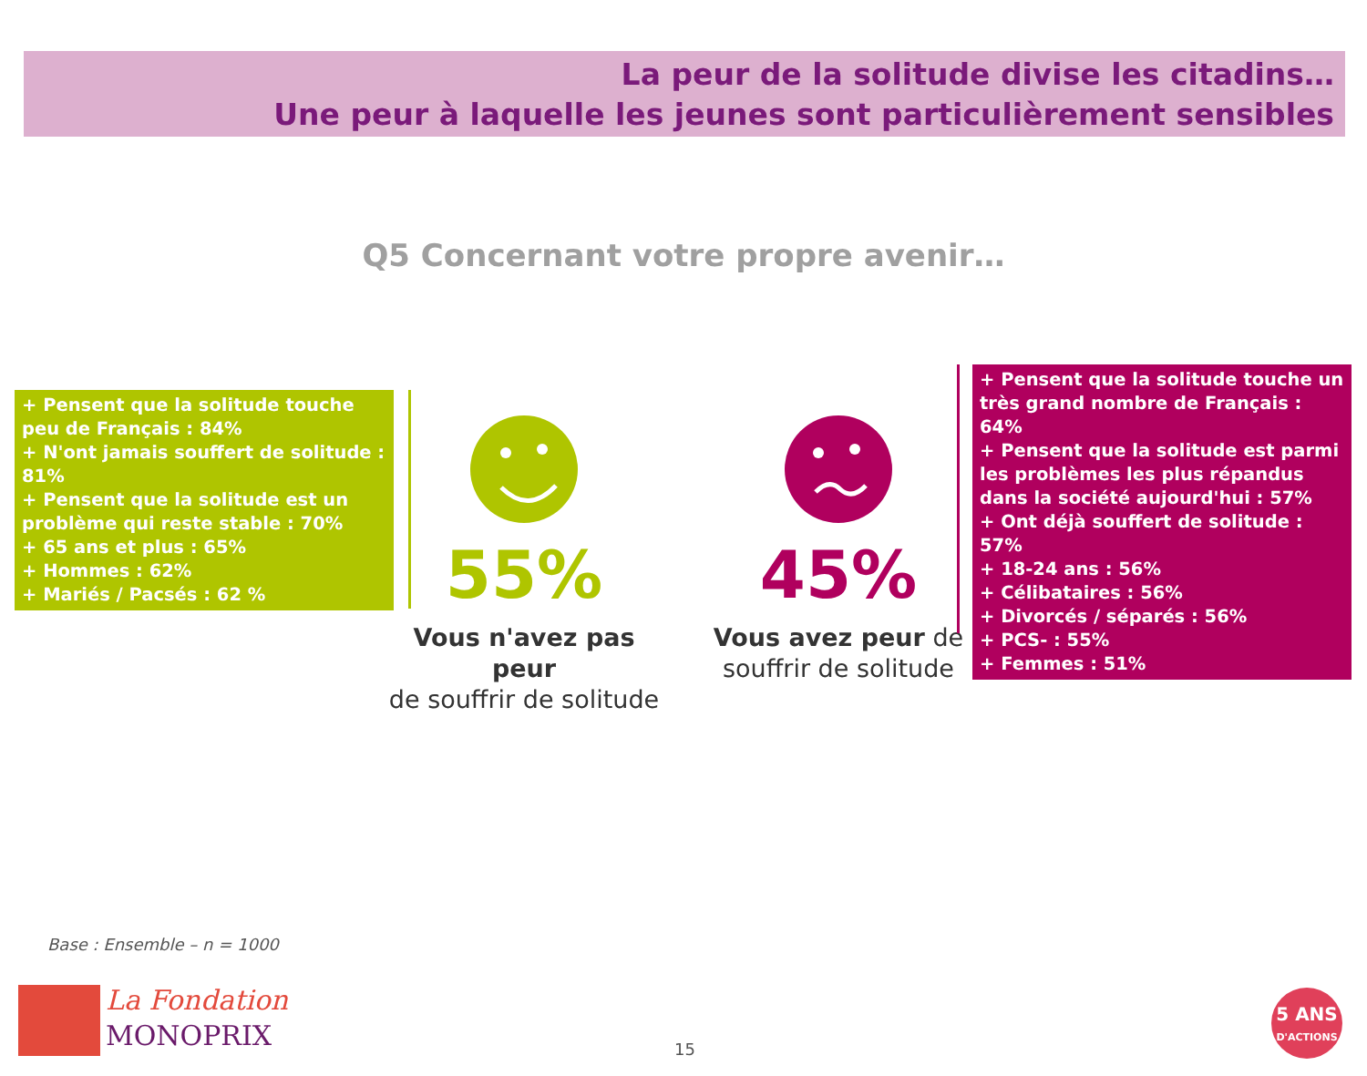La peur de la solitude divise les citadins…
Une peur à laquelle les jeunes sont particulièrement sensibles
Q5 Concernant votre propre avenir…
+ Pensent que la solitude touche peu de Français : 84%
+ N'ont jamais souffert de solitude : 81%
+ Pensent que la solitude est un problème qui reste stable : 70%
+ 65 ans et plus : 65%
+ Hommes : 62%
+ Mariés / Pacsés : 62 %
55%
Vous n'avez pas peur
de souffrir de solitude
45%
Vous avez peur de
souffrir de solitude
+ Pensent que la solitude touche un très grand nombre de Français : 64%
+ Pensent que la solitude est parmi les problèmes les plus répandus dans la société aujourd'hui : 57%
+ Ont déjà souffert de solitude : 57%
+ 18-24 ans : 56%
+ Célibataires : 56%
+ Divorcés / séparés : 56%
+ PCS- : 55%
+ Femmes : 51%
Base : Ensemble – n = 1000
La Fondation
MONOPRIX
15
5 ANS
D'ACTIONS